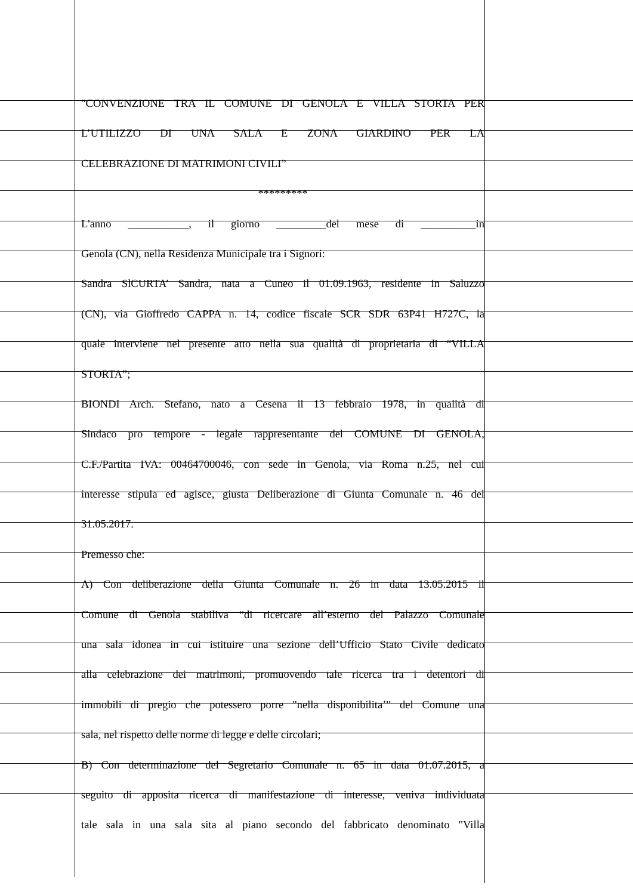"CONVENZIONE TRA IL COMUNE DI GENOLA E VILLA STORTA PER
L’UTILIZZO DI UNA SALA E ZONA GIARDINO PER LA
CELEBRAZIONE DI MATRIMONI CIVILI”
*********
L'anno ___________, il giorno _________del mese di __________in
Genola (CN), nella Residenza Municipale tra i Signori:
Sandra SlCURTA’ Sandra, nata a Cuneo il 01.09.1963, residente in Saluzzo
(CN), via Gioffredo CAPPA n. 14, codice fiscale SCR SDR 63P41 H727C, la
quale interviene nel presente atto nella sua qualità di proprietaria di “VILLA
STORTA”;
BIONDI Arch. Stefano, nato a Cesena il 13 febbraio 1978, in qualità di
Sindaco pro tempore - legale rappresentante del COMUNE DI GENOLA,
C.F./Partita IVA: 00464700046, con sede in Genola, via Roma n.25, nel cui
interesse stipula ed agisce, giusta Deliberazione di Giunta Comunale n. 46 del
31.05.2017.
Premesso che:
A) Con deliberazione della Giunta Comunale n. 26 in data 13.05.2015 il
Comune di Genola stabiliva “di ricercare all’esterno del Palazzo Comunale
una sala idonea in cui istituire una sezione dell’Ufficio Stato Civile dedicato
alla celebrazione dei matrimoni, promuovendo tale ricerca tra i detentori di
immobili di pregio che potessero porre "nella disponibilita’" del Comune una
sala, nel rispetto delle norme di legge e delle circolari;
B) Con determinazione del Segretario Comunale n. 65 in data 01.07.2015, a
seguito di apposita ricerca di manifestazione di interesse, veniva individuata
tale sala in una sala sita al piano secondo del fabbricato denominato "Villa